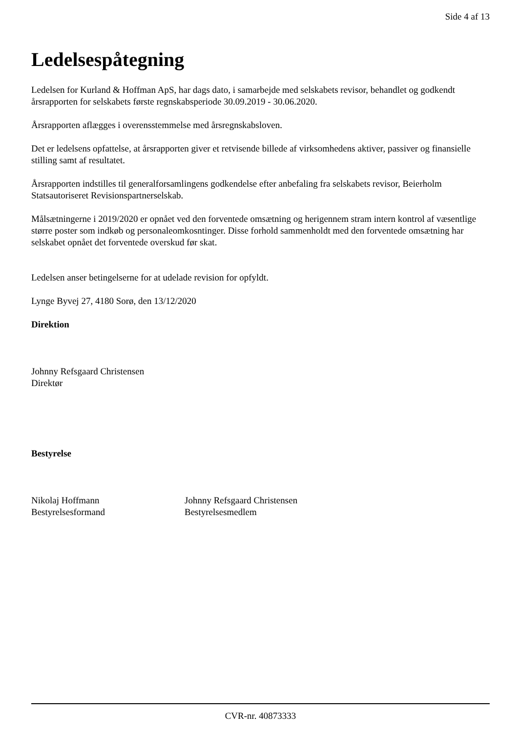Side 4 af 13
Ledelsespåtegning
Ledelsen for Kurland & Hoffman ApS, har dags dato, i samarbejde med selskabets revisor, behandlet og godkendt årsrapporten for selskabets første regnskabsperiode 30.09.2019 - 30.06.2020.
Årsrapporten aflægges i overensstemmelse med årsregnskabsloven.
Det er ledelsens opfattelse, at årsrapporten giver et retvisende billede af virksomhedens aktiver, passiver og finansielle stilling samt af resultatet.
Årsrapporten indstilles til generalforsamlingens godkendelse efter anbefaling fra selskabets revisor, Beierholm Statsautoriseret Revisionspartnerselskab.
Målsætningerne i 2019/2020 er opnået ved den forventede omsætning og herigennem stram intern kontrol af væsentlige større poster som indkøb og personaleomkosntinger. Disse forhold sammenholdt med den forventede omsætning har selskabet opnået det forventede overskud før skat.
Ledelsen anser betingelserne for at udelade revision for opfyldt.
Lynge Byvej 27, 4180 Sorø, den 13/12/2020
Direktion
Johnny Refsgaard Christensen
Direktør
Bestyrelse
Nikolaj Hoffmann
Bestyrelsesformand
Johnny Refsgaard Christensen
Bestyrelsesmedlem
CVR-nr. 40873333